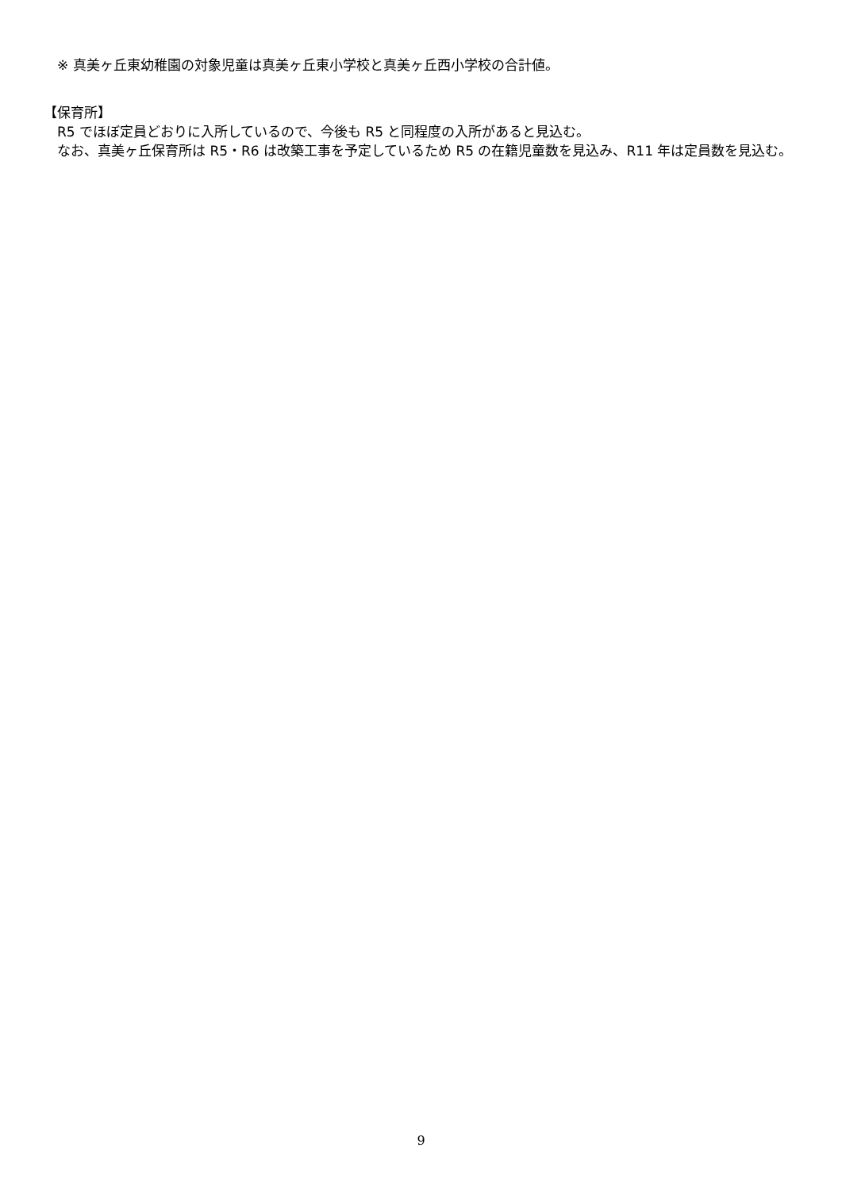※ 真美ヶ丘東幼稚園の対象児童は真美ヶ丘東小学校と真美ヶ丘西小学校の合計値。
【保育所】
R5 でほぼ定員どおりに入所しているので、今後も R5 と同程度の入所があると見込む。
なお、真美ヶ丘保育所は R5・R6 は改築工事を予定しているため R5 の在籍児童数を見込み、R11 年は定員数を見込む。
9